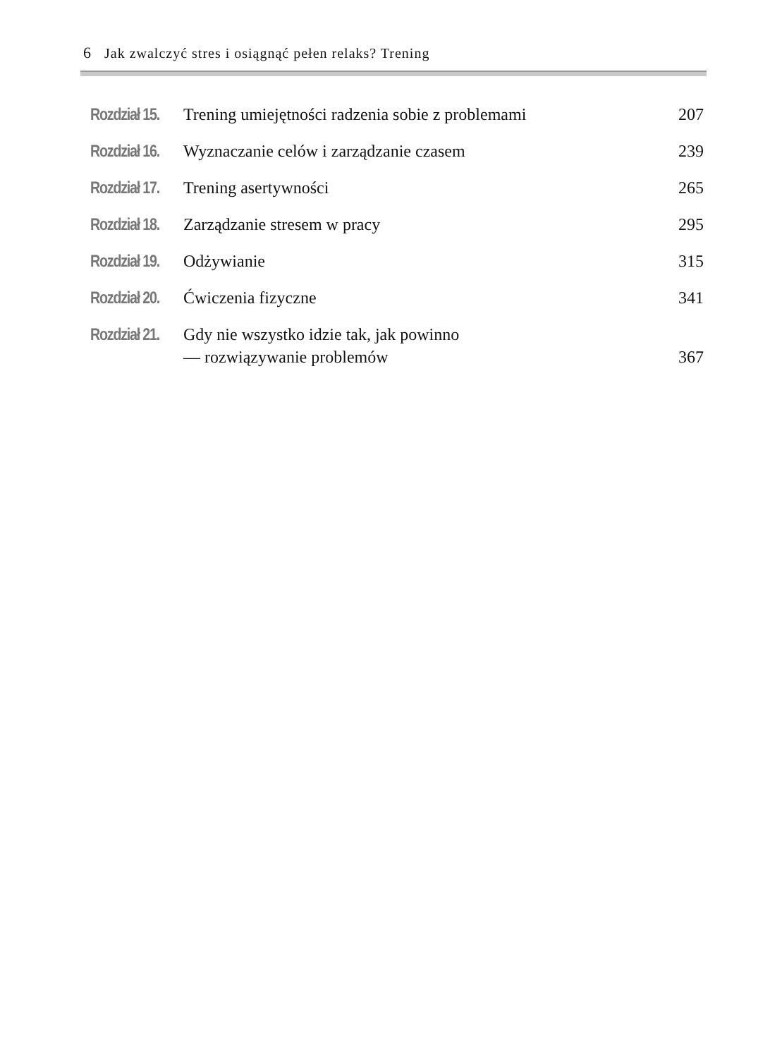6 Jak zwalczyć stres i osiągnąć pełen relaks? Trening
Rozdział 15. Trening umiejętności radzenia sobie z problemami
207
Rozdział 16. Wyznaczanie celów i zarządzanie czasem
239
Rozdział 17. Trening asertywności 265
Rozdział 18. Zarządzanie stresem w pracy 295
Rozdział 19. Odżywianie 315
Rozdział 20. Ćwiczenia fizyczne 341
Rozdział 21. Gdy nie wszystko idzie tak, jak powinno
— rozwiązywanie problemów
367